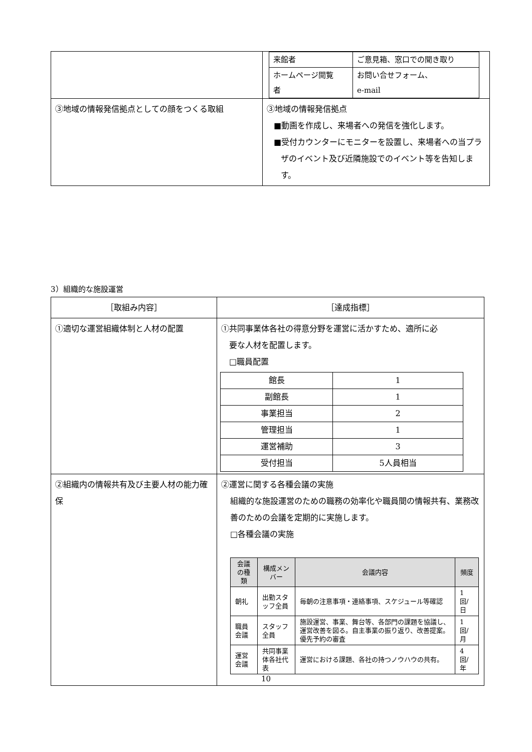| | / 来館者 / ご意見箱、窓口での聞き取り / / ホームページ閲覧 者 / お問い合せフォーム、 e-mail / |
| ③地域の情報発信拠点としての顔をつくる取組 | ③地域の情報発信拠点 ■動画を作成し、来場者への発信を強化します。 ■受付カウンターにモニターを設置し、来場者への当プラザのイベント及び近隣施設でのイベント等を告知します。 |
3）組織的な施設運営
| ［取組み内容］ | ［達成指標］ |
| ①適切な運営組織体制と人材の配置 | ①共同事業体各社の得意分野を運営に活かすため、適所に必 要な人材を配置します。 □職員配置 / 館長 / 1 / / 副館長 / 1 / / 事業担当 / 2 / / 管理担当 / 1 / / 運営補助 / 3 / / 受付担当 / 5人員相当 / |
| ②組織内の情報共有及び主要人材の能力確保 | ②運営に関する各種会議の実施 組織的な施設運営のための職務の効率化や職員間の情報共有、業務改善のための会議を定期的に実施します。 □各種会議の実施 / 会議の種類 / 構成メンバー / 会議内容 / 頻度 / / --- / --- / --- / --- / / 朝礼 / 出勤スタッフ全員 / 毎朝の注意事項・連絡事項、スケジュール等確認 / 1 回/日 / / 職員会議 / スタッフ全員 / 施設運営、事業、舞台等、各部門の課題を協議し、運営改善を図る。自主事業の振り返り、改善提案。優先予約の審査 / 1 回/月 / / 運営会議 / 共同事業体各社代表 / 運営における課題、各社の持つノウハウの共有。 / 4 回/年 / |
10